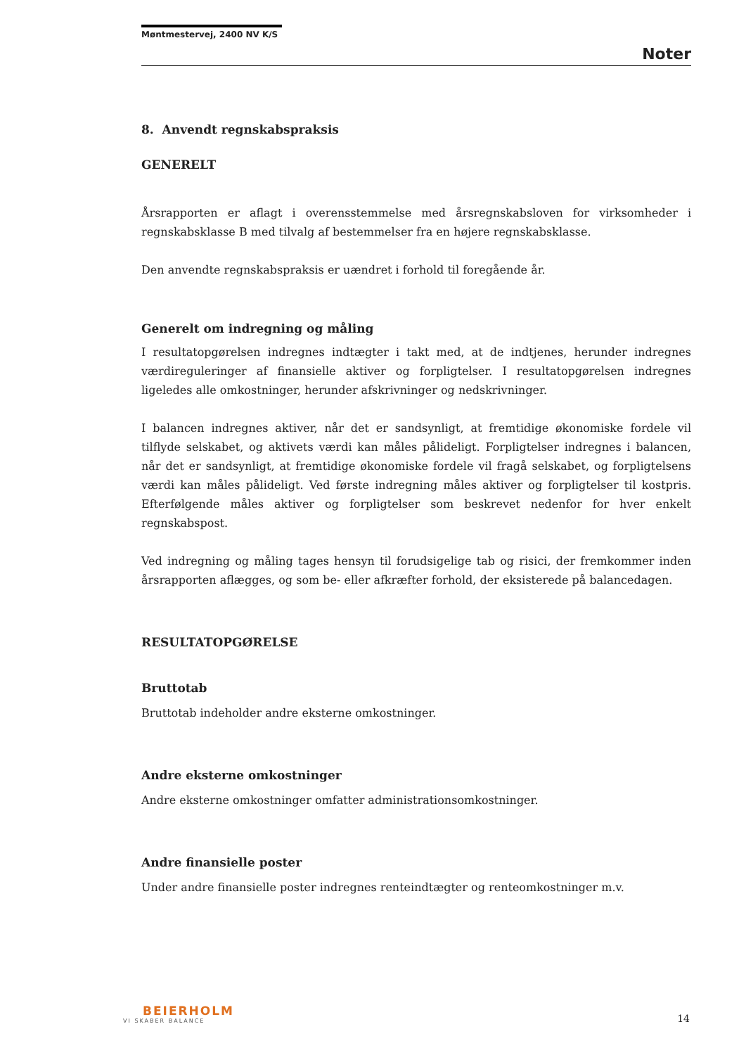Møntmestervej, 2400 NV K/S
Noter
8. Anvendt regnskabspraksis
GENERELT
Årsrapporten er aflagt i overensstemmelse med årsregnskabsloven for virksomheder i regnskabsklasse B med tilvalg af bestemmelser fra en højere regnskabsklasse.
Den anvendte regnskabspraksis er uændret i forhold til foregående år.
Generelt om indregning og måling
I resultatopgørelsen indregnes indtægter i takt med, at de indtjenes, herunder indregnes værdireguleringer af finansielle aktiver og forpligtelser. I resultatopgørelsen indregnes ligeledes alle omkostninger, herunder afskrivninger og nedskrivninger.
I balancen indregnes aktiver, når det er sandsynligt, at fremtidige økonomiske fordele vil tilflyde selskabet, og aktivets værdi kan måles pålideligt. Forpligtelser indregnes i balancen, når det er sandsynligt, at fremtidige økonomiske fordele vil fragå selskabet, og forpligtelsens værdi kan måles pålideligt. Ved første indregning måles aktiver og forpligtelser til kostpris. Efterfølgende måles aktiver og forpligtelser som beskrevet nedenfor for hver enkelt regnskabspost.
Ved indregning og måling tages hensyn til forudsigelige tab og risici, der fremkommer inden årsrapporten aflægges, og som be- eller afkræfter forhold, der eksisterede på balancedagen.
RESULTATOPGØRELSE
Bruttotab
Bruttotab indeholder andre eksterne omkostninger.
Andre eksterne omkostninger
Andre eksterne omkostninger omfatter administrationsomkostninger.
Andre finansielle poster
Under andre finansielle poster indregnes renteindtægter og renteomkostninger m.v.
BEIERHOLM
VI SKABER BALANCE
14